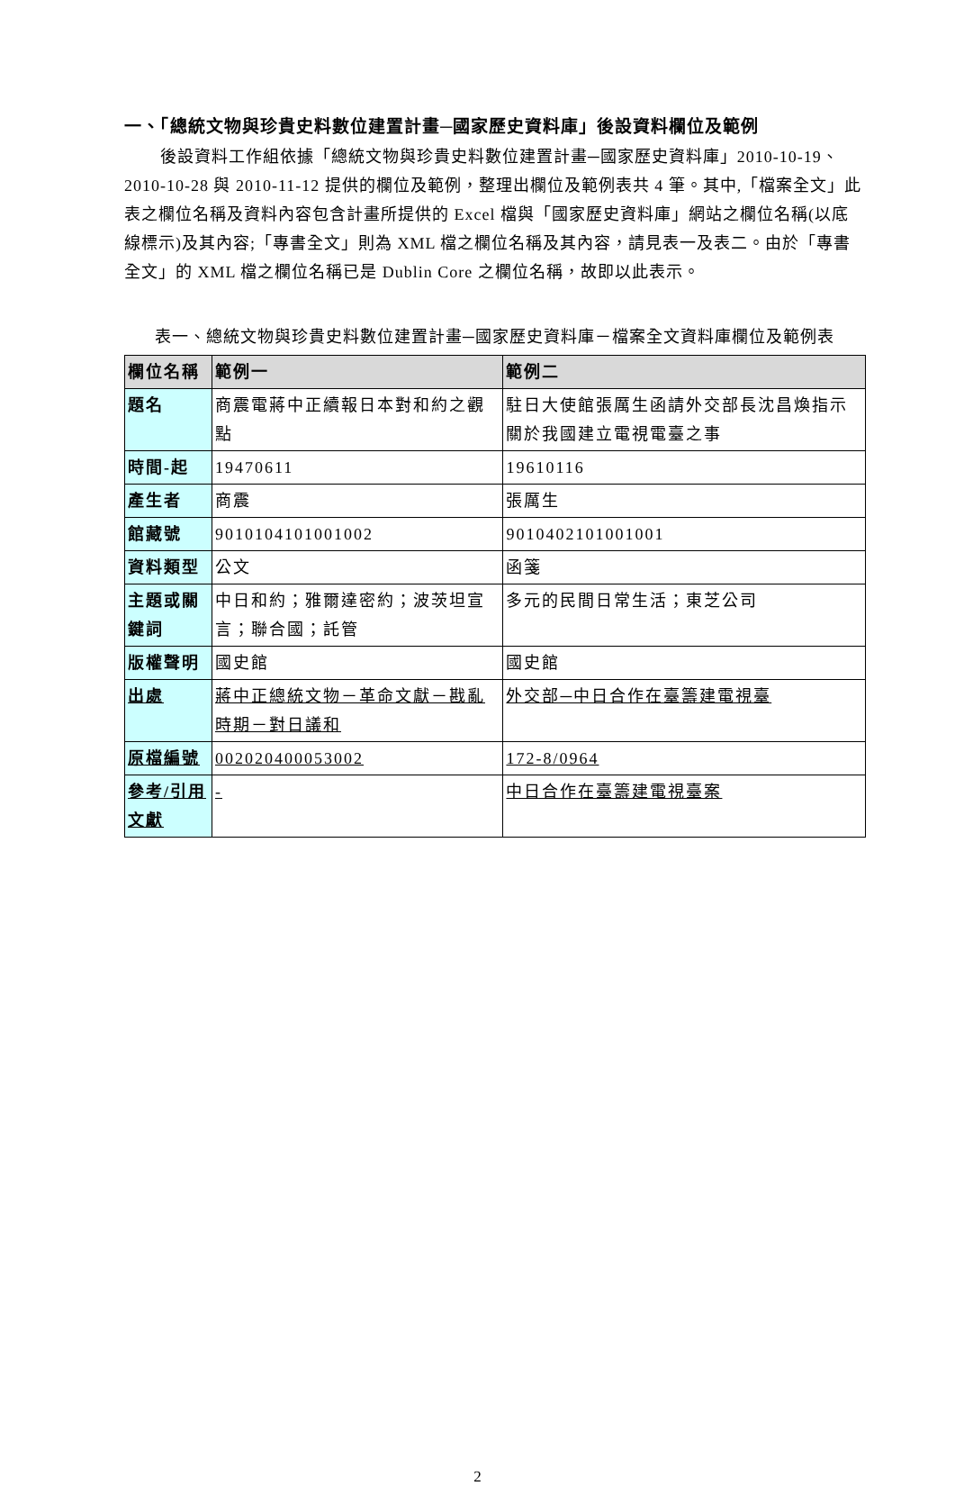一、「總統文物與珍貴史料數位建置計畫─國家歷史資料庫」後設資料欄位及範例
後設資料工作組依據「總統文物與珍貴史料數位建置計畫─國家歷史資料庫」2010-10-19、2010-10-28 與 2010-11-12 提供的欄位及範例，整理出欄位及範例表共 4 筆。其中,「檔案全文」此表之欄位名稱及資料內容包含計畫所提供的 Excel 檔與「國家歷史資料庫」網站之欄位名稱(以底線標示)及其內容;「專書全文」則為 XML 檔之欄位名稱及其內容，請見表一及表二。由於「專書全文」的 XML 檔之欄位名稱已是 Dublin Core 之欄位名稱，故即以此表示。
表一、總統文物與珍貴史料數位建置計畫─國家歷史資料庫－檔案全文資料庫欄位及範例表
| 欄位名稱 | 範例一 | 範例二 |
| --- | --- | --- |
| 題名 | 商震電蔣中正續報日本對和約之觀點 | 駐日大使館張厲生函請外交部長沈昌煥指示關於我國建立電視電臺之事 |
| 時間-起 | 19470611 | 19610116 |
| 產生者 | 商震 | 張厲生 |
| 館藏號 | 9010104101001002 | 9010402101001001 |
| 資料類型 | 公文 | 函箋 |
| 主題或關鍵詞 | 中日和約；雅爾達密約；波茨坦宣言；聯合國；託管 | 多元的民間日常生活；東芝公司 |
| 版權聲明 | 國史館 | 國史館 |
| 出處 | 蔣中正總統文物－革命文獻－戡亂時期－對日議和 | 外交部─中日合作在臺籌建電視臺 |
| 原檔編號 | 002020400053002 | 172-8/0964 |
| 參考/引用文獻 | - | 中日合作在臺籌建電視臺案 |
2